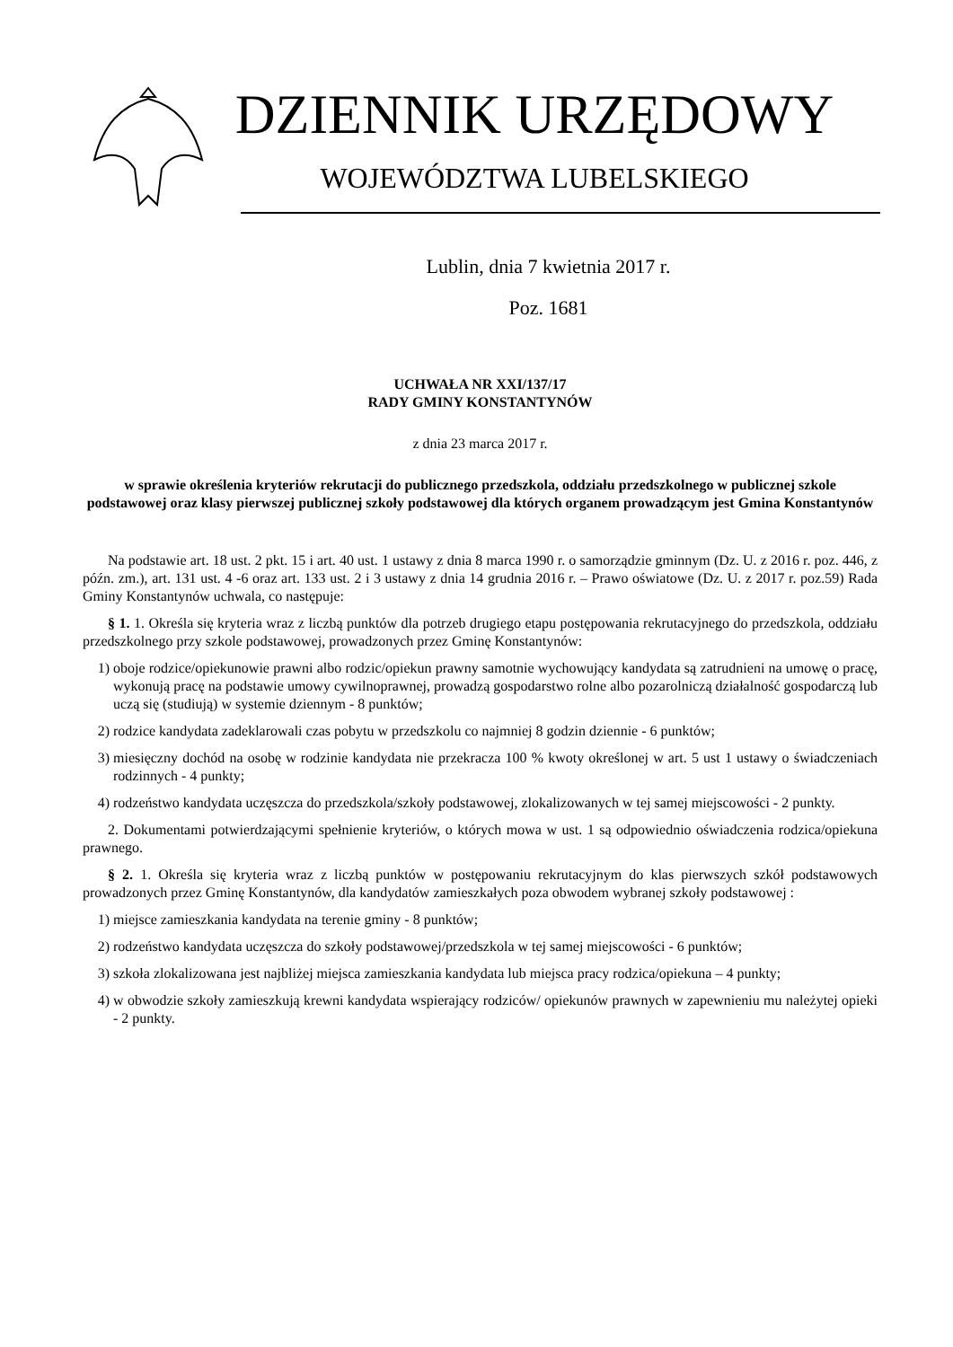DZIENNIK URZĘDOWY
WOJEWÓDZTWA LUBELSKIEGO
Lublin, dnia 7 kwietnia 2017 r.
Poz. 1681
UCHWAŁA NR XXI/137/17
RADY GMINY KONSTANTYNÓW
z dnia 23 marca 2017 r.
w sprawie określenia kryteriów rekrutacji do publicznego przedszkola, oddziału przedszkolnego w publicznej szkole podstawowej oraz klasy pierwszej publicznej szkoły podstawowej dla których organem prowadzącym jest Gmina Konstantynów
Na podstawie art. 18 ust. 2 pkt. 15 i art. 40 ust. 1 ustawy z dnia 8 marca 1990 r. o samorządzie gminnym (Dz. U. z 2016 r. poz. 446, z późn. zm.), art. 131 ust. 4 -6 oraz art. 133 ust. 2 i 3 ustawy z dnia 14 grudnia 2016 r. – Prawo oświatowe (Dz. U. z 2017 r. poz.59) Rada Gminy Konstantynów uchwala, co następuje:
§ 1. 1. Określa się kryteria wraz z liczbą punktów dla potrzeb drugiego etapu postępowania rekrutacyjnego do przedszkola, oddziału przedszkolnego przy szkole podstawowej, prowadzonych przez Gminę Konstantynów:
1) oboje rodzice/opiekunowie prawni albo rodzic/opiekun prawny samotnie wychowujący kandydata są zatrudnieni na umowę o pracę, wykonują pracę na podstawie umowy cywilnoprawnej, prowadzą gospodarstwo rolne albo pozarolniczą działalność gospodarczą lub uczą się (studiują) w systemie dziennym - 8 punktów;
2) rodzice kandydata zadeklarowali czas pobytu w przedszkolu co najmniej 8 godzin dziennie - 6 punktów;
3) miesięczny dochód na osobę w rodzinie kandydata nie przekracza 100 % kwoty określonej w art. 5 ust 1 ustawy o świadczeniach rodzinnych - 4 punkty;
4) rodzeństwo kandydata uczęszcza do przedszkola/szkoły podstawowej, zlokalizowanych w tej samej miejscowości - 2 punkty.
2. Dokumentami potwierdzającymi spełnienie kryteriów, o których mowa w ust. 1 są odpowiednio oświadczenia rodzica/opiekuna prawnego.
§ 2. 1. Określa się kryteria wraz z liczbą punktów w postępowaniu rekrutacyjnym do klas pierwszych szkół podstawowych prowadzonych przez Gminę Konstantynów, dla kandydatów zamieszkałych poza obwodem wybranej szkoły podstawowej :
1) miejsce zamieszkania kandydata na terenie gminy - 8 punktów;
2) rodzeństwo kandydata uczęszcza do szkoły podstawowej/przedszkola w tej samej miejscowości - 6 punktów;
3) szkoła zlokalizowana jest najbliżej miejsca zamieszkania kandydata lub miejsca pracy rodzica/opiekuna – 4 punkty;
4) w obwodzie szkoły zamieszkują krewni kandydata wspierający rodziców/ opiekunów prawnych w zapewnieniu mu należytej opieki - 2 punkty.